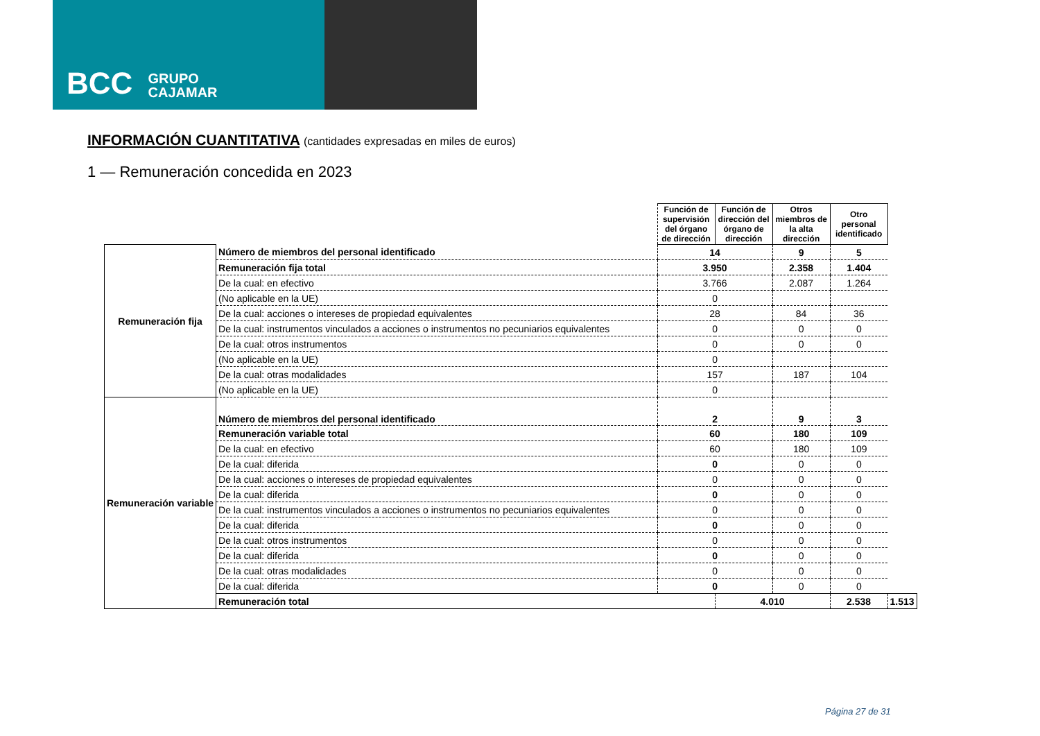BCC GRUPO
CAJAMAR
INFORMACIÓN CUANTITATIVA (cantidades expresadas en miles de euros)
1 — Remuneración concedida en 2023
| | | Función de supervisión del órgano de dirección | Función de dirección del órgano de dirección | Otros miembros de la alta dirección | Otro personal identificado | |
| Remuneración fija | Número de miembros del personal identificado | 14 | | 9 | 5 | |
| | Remuneración fija total | 3.950 | | 2.358 | 1.404 | |
| | De la cual: en efectivo | 3.766 | | 2.087 | 1.264 | |
| | (No aplicable en la UE) | 0 | | | | |
| | De la cual: acciones o intereses de propiedad equivalentes | 28 | | 84 | 36 | |
| | De la cual: instrumentos vinculados a acciones o instrumentos no pecuniarios equivalentes | 0 | | 0 | 0 | |
| | De la cual: otros instrumentos | 0 | | 0 | 0 | |
| | (No aplicable en la UE) | 0 | | | | |
| | De la cual: otras modalidades | 157 | | 187 | 104 | |
| | (No aplicable en la UE) | 0 | | | | |
| Remuneración variable | Número de miembros del personal identificado | 2 | | 9 | 3 | |
| | Remuneración variable total | 60 | | 180 | 109 | |
| | De la cual: en efectivo | 60 | | 180 | 109 | |
| | De la cual: diferida | 0 | | 0 | 0 | |
| | De la cual: acciones o intereses de propiedad equivalentes | 0 | | 0 | 0 | |
| | De la cual: diferida | 0 | | 0 | 0 | |
| | De la cual: instrumentos vinculados a acciones o instrumentos no pecuniarios equivalentes | 0 | | 0 | 0 | |
| | De la cual: diferida | 0 | | 0 | 0 | |
| | De la cual: otros instrumentos | 0 | | 0 | 0 | |
| | De la cual: diferida | 0 | | 0 | 0 | |
| | De la cual: otras modalidades | 0 | | 0 | 0 | |
| | De la cual: diferida | 0 | | 0 | 0 | |
| | Remuneración total | | 4.010 | | 2.538 | 1.513 |
Página 27 de 31